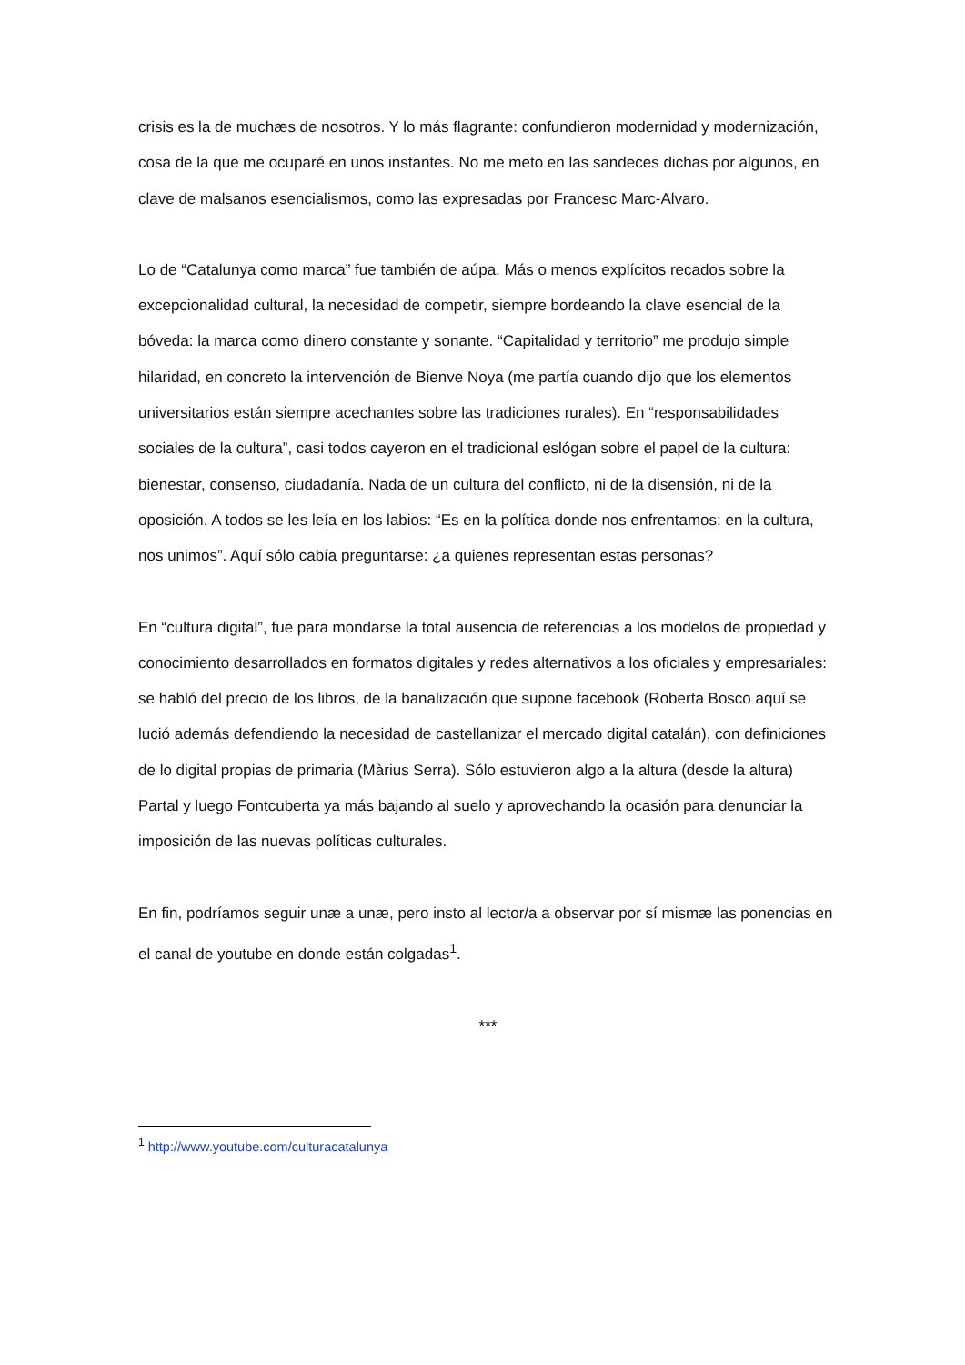crisis es la de muchæs de nosotros. Y lo más flagrante: confundieron modernidad y modernización, cosa de la que me ocuparé en unos instantes. No me meto en las sandeces dichas por algunos, en clave de malsanos esencialismos, como las expresadas por Francesc Marc-Alvaro.
Lo de “Catalunya como marca” fue también de aúpa. Más o menos explícitos recados sobre la excepcionalidad cultural, la necesidad de competir, siempre bordeando la clave esencial de la bóveda: la marca como dinero constante y sonante. “Capitalidad y territorio” me produjo simple hilaridad, en concreto la intervención de Bienve Noya (me partía cuando dijo que los elementos universitarios están siempre acechantes sobre las tradiciones rurales). En “responsabilidades sociales de la cultura”, casi todos cayeron en el tradicional eslógan sobre el papel de la cultura: bienestar, consenso, ciudadanía. Nada de un cultura del conflicto, ni de la disensión, ni de la oposición. A todos se les leía en los labios: “Es en la política donde nos enfrentamos: en la cultura, nos unimos”. Aquí sólo cabía preguntarse: ¿a quienes representan estas personas?
En “cultura digital”, fue para mondarse la total ausencia de referencias a los modelos de propiedad y conocimiento desarrollados en formatos digitales y redes alternativos a los oficiales y empresariales: se habló del precio de los libros, de la banalización que supone facebook (Roberta Bosco aquí se lució además defendiendo la necesidad de castellanizar el mercado digital catalán), con definiciones de lo digital propias de primaria (Màrius Serra). Sólo estuvieron algo a la altura (desde la altura) Partal y luego Fontcuberta ya más bajando al suelo y aprovechando la ocasión para denunciar la imposición de las nuevas políticas culturales.
En fin, podríamos seguir unæ a unæ, pero insto al lector/a a observar por sí mismæ las ponencias en el canal de youtube en donde están colgadas<sup>1</sup>.
***
<sup>1</sup> http://www.youtube.com/culturacatalunya